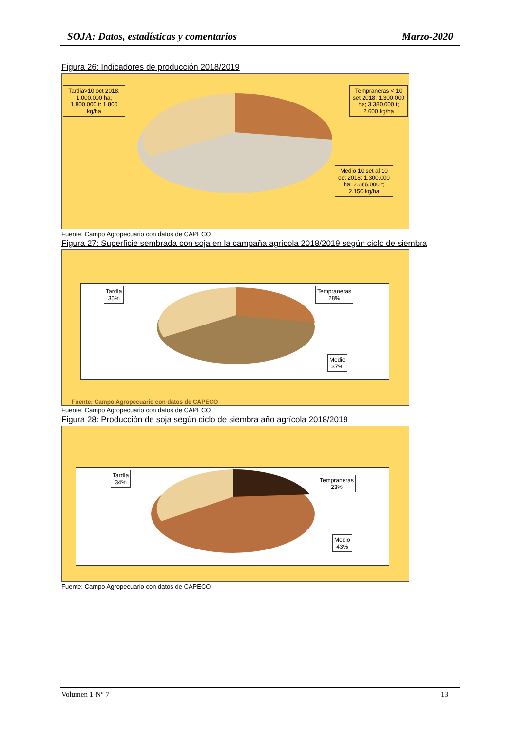SOJA: Datos, estadísticas y comentarios Marzo-2020
Figura 26: Indicadores de producción 2018/2019
Tardia>10 oct 2018: 1.000.000 ha; 1.800.000 t: 1.800 kg/ha
Tempraneras < 10 set 2018: 1.300.000 ha; 3.380.000 t; 2.600 kg/ha
Medio 10 set al 10 oct 2018: 1.300.000 ha; 2.666.000 t; 2.150 kg/ha
Fuente: Campo Agropecuario con datos de CAPECO
Figura 27: Superficie sembrada con soja en la campaña agrícola 2018/2019 según ciclo de siembra
Tardía
35%
Tempraneras
28%
Medio
37%
Fuente: Campo Agropecuario con datos de CAPECO
Fuente: Campo Agropecuario con datos de CAPECO
Figura 28: Producción de soja según ciclo de siembra año agrícola 2018/2019
Tardía
34%
Tempraneras
23%
Medio
43%
Fuente: Campo Agropecuario con datos de CAPECO
Volumen 1-N° 7 13